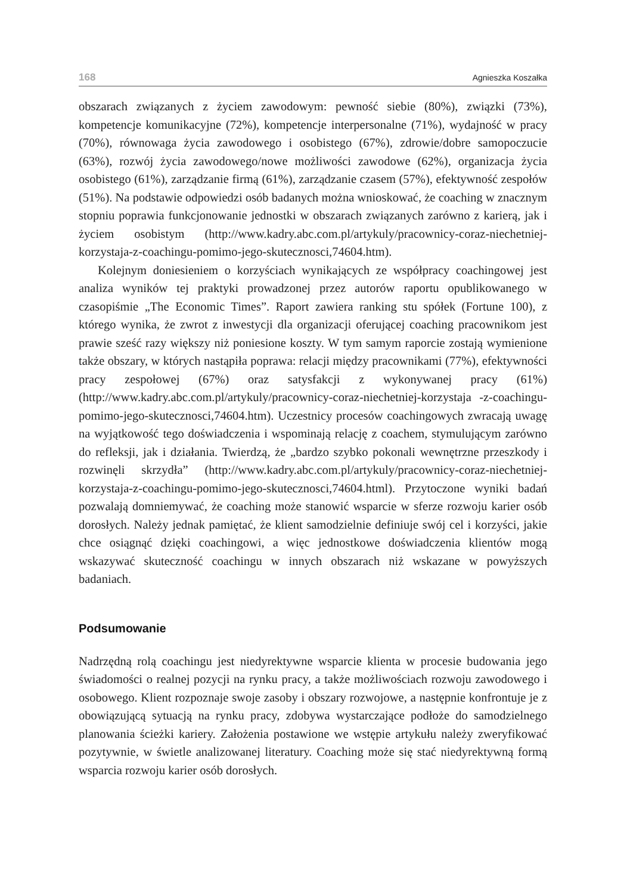168 Agnieszka Koszałka
obszarach związanych z życiem zawodowym: pewność siebie (80%), związki (73%), kompetencje komunikacyjne (72%), kompetencje interpersonalne (71%), wydajność w pracy (70%), równowaga życia zawodowego i osobistego (67%), zdrowie/dobre samopoczucie (63%), rozwój życia zawodowego/nowe możliwości zawodowe (62%), organizacja życia osobistego (61%), zarządzanie firmą (61%), zarządzanie czasem (57%), efektywność zespołów (51%). Na podstawie odpowiedzi osób badanych można wnioskować, że coaching w znacznym stopniu poprawia funkcjonowanie jednostki w obszarach związanych zarówno z karierą, jak i życiem osobistym (http://www.kadry.abc.com.pl/artykuly/pracownicy-coraz-niechetniej-korzystaja-z-coachingu-pomimo-jego-skutecznosci,74604.htm).
Kolejnym doniesieniem o korzyściach wynikających ze współpracy coachingowej jest analiza wyników tej praktyki prowadzonej przez autorów raportu opublikowanego w czasopiśmie „The Economic Times”. Raport zawiera ranking stu spółek (Fortune 100), z którego wynika, że zwrot z inwestycji dla organizacji oferującej coaching pracownikom jest prawie sześć razy większy niż poniesione koszty. W tym samym raporcie zostają wymienione także obszary, w których nastąpiła poprawa: relacji między pracownikami (77%), efektywności pracy zespołowej (67%) oraz satysfakcji z wykonywanej pracy (61%) (http://www.kadry.abc.com.pl/artykuly/pracownicy-coraz-niechetniej-korzystaja -z-coachingu-pomimo-jego-skutecznosci,74604.htm). Uczestnicy procesów coachingowych zwracają uwagę na wyjątkowość tego doświadczenia i wspominają relację z coachem, stymulującym zarówno do refleksji, jak i działania. Twierdzą, że „bardzo szybko pokonali wewnętrzne przeszkody i rozwinęli skrzydła” (http://www.kadry.abc.com.pl/artykuly/pracownicy-coraz-niechetniej-korzystaja-z-coachingu-pomimo-jego-skutecznosci,74604.html). Przytoczone wyniki badań pozwalają domniemywać, że coaching może stanowić wsparcie w sferze rozwoju karier osób dorosłych. Należy jednak pamiętać, że klient samodzielnie definiuje swój cel i korzyści, jakie chce osiągnąć dzięki coachingowi, a więc jednostkowe doświadczenia klientów mogą wskazywać skuteczność coachingu w innych obszarach niż wskazane w powyższych badaniach.
Podsumowanie
Nadrzędną rolą coachingu jest niedyrektywne wsparcie klienta w procesie budowania jego świadomości o realnej pozycji na rynku pracy, a także możliwościach rozwoju zawodowego i osobowego. Klient rozpoznaje swoje zasoby i obszary rozwojowe, a następnie konfrontuje je z obowiązującą sytuacją na rynku pracy, zdobywa wystarczające podłoże do samodzielnego planowania ścieżki kariery. Założenia postawione we wstępie artykułu należy zweryfikować pozytywnie, w świetle analizowanej literatury. Coaching może się stać niedyrektywną formą wsparcia rozwoju karier osób dorosłych.